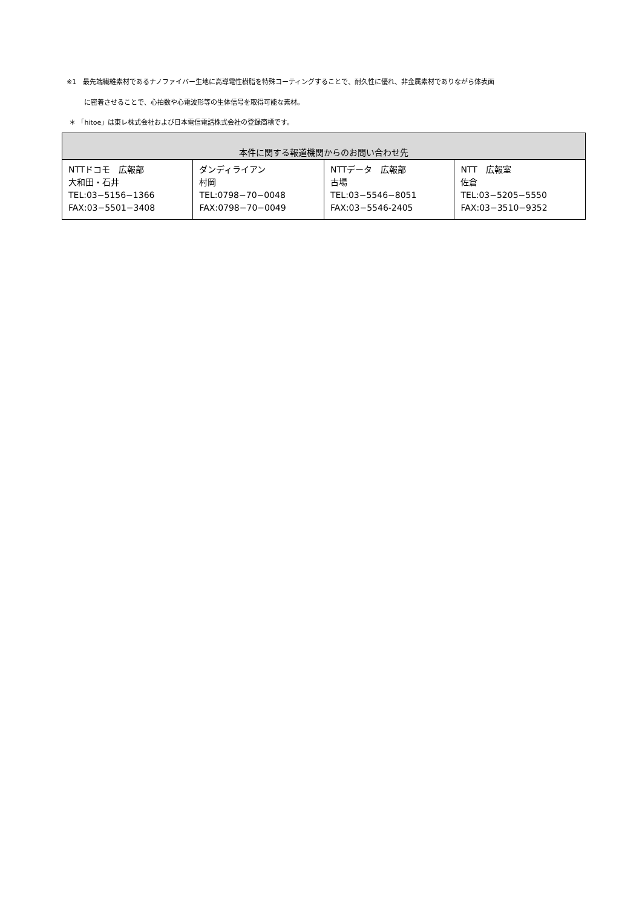※1　最先端繊維素材であるナノファイバー生地に高導電性樹脂を特殊コーティングすることで、耐久性に優れ、非金属素材でありながら体表面
に密着させることで、心拍数や心電波形等の生体信号を取得可能な素材。
＊ 「hitoe」は東レ株式会社および日本電信電話株式会社の登録商標です。
| 本件に関する報道機関からのお問い合わせ先 | | | |
| --- | --- | --- | --- |
| NTTドコモ 広報部 大和田・石井 TEL:03−5156−1366 FAX:03−5501−3408 | ダンディライアン 村岡 TEL:0798−70−0048 FAX:0798−70−0049 | NTTデータ 広報部 古場 TEL:03−5546−8051 FAX:03−5546-2405 | NTT 広報室 佐倉 TEL:03−5205−5550 FAX:03−3510−9352 |